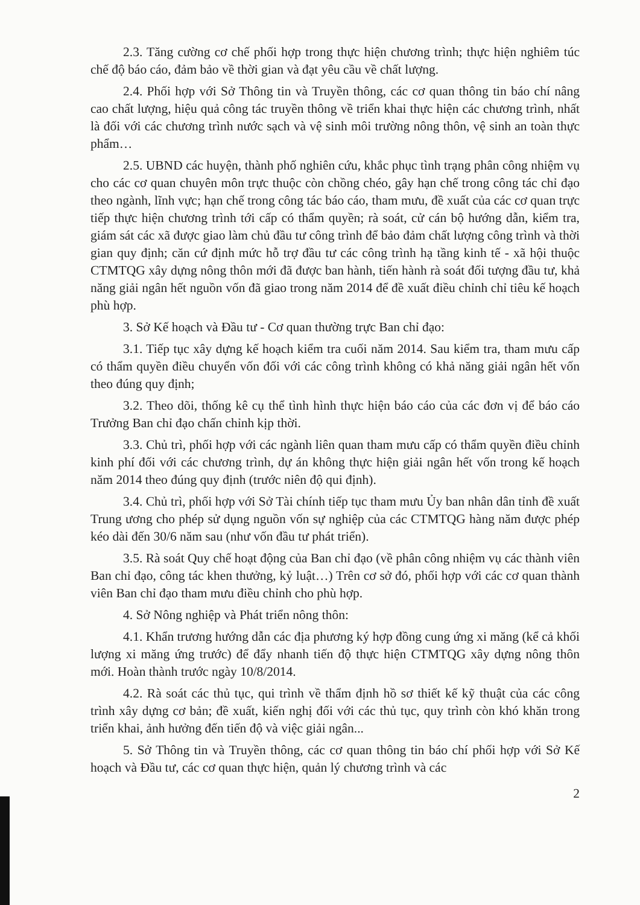2.3. Tăng cường cơ chế phối hợp trong thực hiện chương trình; thực hiện nghiêm túc chế độ báo cáo, đảm bảo về thời gian và đạt yêu cầu về chất lượng.
2.4. Phối hợp với Sở Thông tin và Truyền thông, các cơ quan thông tin báo chí nâng cao chất lượng, hiệu quả công tác truyền thông về triển khai thực hiện các chương trình, nhất là đối với các chương trình nước sạch và vệ sinh môi trường nông thôn, vệ sinh an toàn thực phẩm…
2.5. UBND các huyện, thành phố nghiên cứu, khắc phục tình trạng phân công nhiệm vụ cho các cơ quan chuyên môn trực thuộc còn chồng chéo, gây hạn chế trong công tác chỉ đạo theo ngành, lĩnh vực; hạn chế trong công tác báo cáo, tham mưu, đề xuất của các cơ quan trực tiếp thực hiện chương trình tới cấp có thẩm quyền; rà soát, cử cán bộ hướng dẫn, kiểm tra, giám sát các xã được giao làm chủ đầu tư công trình để bảo đảm chất lượng công trình và thời gian quy định; căn cứ định mức hỗ trợ đầu tư các công trình hạ tầng kinh tế - xã hội thuộc CTMTQG xây dựng nông thôn mới đã được ban hành, tiến hành rà soát đối tượng đầu tư, khả năng giải ngân hết nguồn vốn đã giao trong năm 2014 để đề xuất điều chỉnh chỉ tiêu kế hoạch phù hợp.
3. Sở Kế hoạch và Đầu tư - Cơ quan thường trực Ban chỉ đạo:
3.1. Tiếp tục xây dựng kế hoạch kiểm tra cuối năm 2014. Sau kiểm tra, tham mưu cấp có thẩm quyền điều chuyển vốn đối với các công trình không có khả năng giải ngân hết vốn theo đúng quy định;
3.2. Theo dõi, thống kê cụ thể tình hình thực hiện báo cáo của các đơn vị để báo cáo Trưởng Ban chỉ đạo chấn chỉnh kịp thời.
3.3. Chủ trì, phối hợp với các ngành liên quan tham mưu cấp có thẩm quyền điều chỉnh kinh phí đối với các chương trình, dự án không thực hiện giải ngân hết vốn trong kế hoạch năm 2014 theo đúng quy định (trước niên độ qui định).
3.4. Chủ trì, phối hợp với Sở Tài chính tiếp tục tham mưu Ủy ban nhân dân tỉnh đề xuất Trung ương cho phép sử dụng nguồn vốn sự nghiệp của các CTMTQG hàng năm được phép kéo dài đến 30/6 năm sau (như vốn đầu tư phát triển).
3.5. Rà soát Quy chế hoạt động của Ban chỉ đạo (về phân công nhiệm vụ các thành viên Ban chỉ đạo, công tác khen thưởng, kỷ luật…) Trên cơ sở đó, phối hợp với các cơ quan thành viên Ban chỉ đạo tham mưu điều chỉnh cho phù hợp.
4. Sở Nông nghiệp và Phát triển nông thôn:
4.1. Khẩn trương hướng dẫn các địa phương ký hợp đồng cung ứng xi măng (kể cả khối lượng xi măng ứng trước) để đẩy nhanh tiến độ thực hiện CTMTQG xây dựng nông thôn mới. Hoàn thành trước ngày 10/8/2014.
4.2. Rà soát các thủ tục, qui trình về thẩm định hồ sơ thiết kế kỹ thuật của các công trình xây dựng cơ bản; đề xuất, kiến nghị đối với các thủ tục, quy trình còn khó khăn trong triển khai, ảnh hưởng đến tiến độ và việc giải ngân...
5. Sở Thông tin và Truyền thông, các cơ quan thông tin báo chí phối hợp với Sở Kế hoạch và Đầu tư, các cơ quan thực hiện, quản lý chương trình và các
2